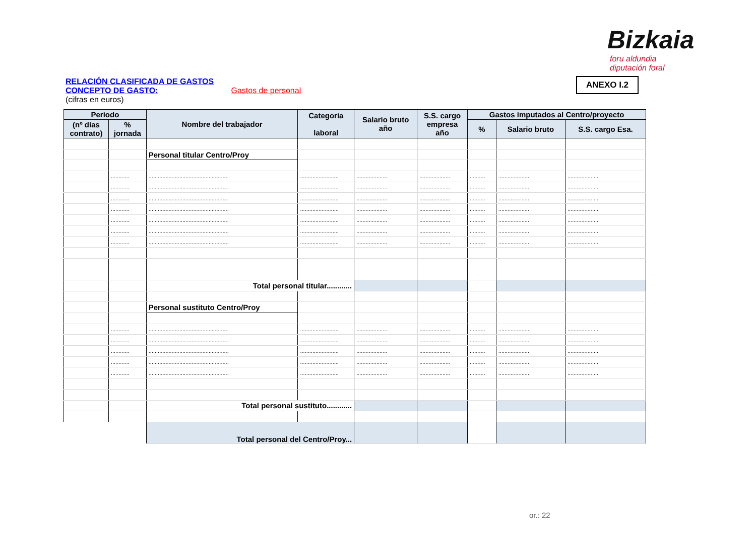Bizkaia
foru aldundia
diputación foral
ANEXO I.2
RELACIÓN CLASIFICADA DE GASTOS
CONCEPTO DE GASTO: Gastos de personal
(cifras en euros)
| Periodo | | Nombre del trabajador | Categoria laboral | Salario bruto año | S.S. cargo empresa año | Gastos imputados al Centro/proyecto | | |
| --- | --- | --- | --- | --- | --- | --- | --- | --- |
| (nº días contrato) | % jornada | | | | | % | Salario bruto | S.S. cargo Esa. |
| | | Personal titular Centro/Proy | | | | | | |
| | ............ | .................................................... | ......................... | .................... | .................... | .......... | .................... | .................... |
| | ............ | .................................................... | ......................... | .................... | .................... | .......... | .................... | .................... |
| | ............ | .................................................... | ......................... | .................... | .................... | .......... | .................... | .................... |
| | ............ | .................................................... | ......................... | .................... | .................... | .......... | .................... | .................... |
| | ............ | .................................................... | ......................... | .................... | .................... | .......... | .................... | .................... |
| | ............ | .................................................... | ......................... | .................... | .................... | .......... | .................... | .................... |
| | ............ | .................................................... | ......................... | .................... | .................... | .......... | .................... | .................... |
| | | Total personal titular............ | | | | | | |
| | | Personal sustituto Centro/Proy | | | | | | |
| | ............ | .................................................... | ......................... | .................... | .................... | .......... | .................... | .................... |
| | ............ | .................................................... | ......................... | .................... | .................... | .......... | .................... | .................... |
| | ............ | .................................................... | ......................... | .................... | .................... | .......... | .................... | .................... |
| | ............ | .................................................... | ......................... | .................... | .................... | .......... | .................... | .................... |
| | ............ | .................................................... | ......................... | .................... | .................... | .......... | .................... | .................... |
| | | Total personal sustituto............ | | | | | | |
| | | Total personal del Centro/Proy... | | | | | | |
or.: 22